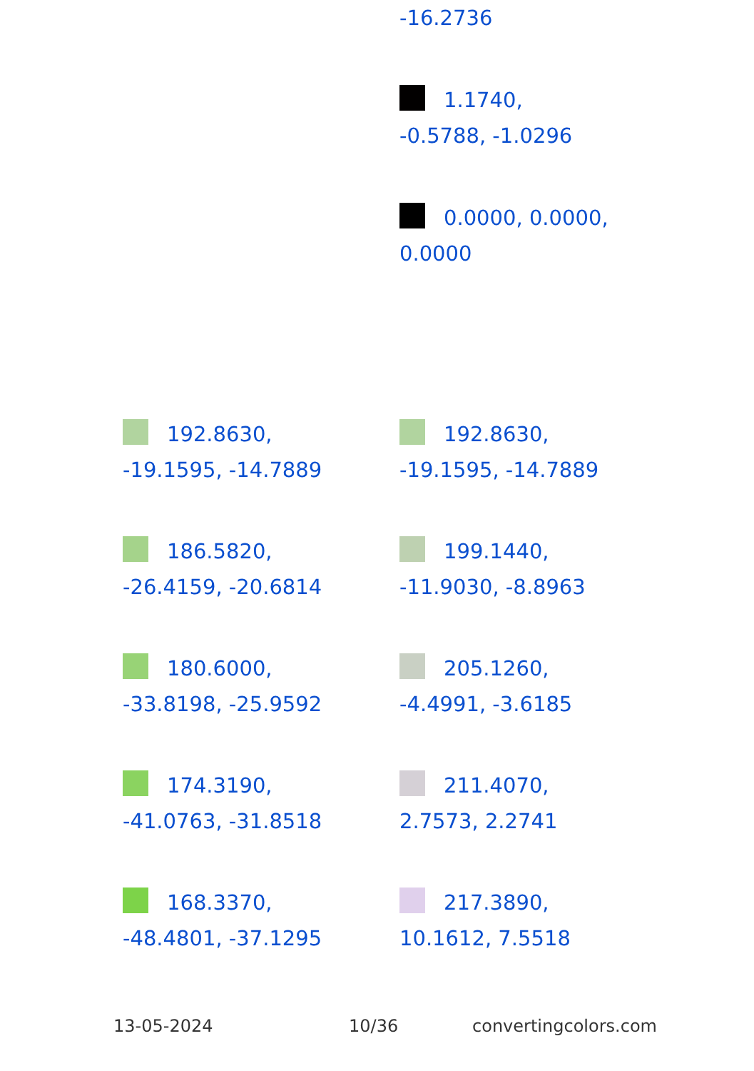-16.2736
1.1740, -0.5788, -1.0296
0.0000, 0.0000, 0.0000
192.8630, -19.1595, -14.7889
192.8630, -19.1595, -14.7889
186.5820, -26.4159, -20.6814
199.1440, -11.9030, -8.8963
180.6000, -33.8198, -25.9592
205.1260, -4.4991, -3.6185
174.3190, -41.0763, -31.8518
211.4070, 2.7573, 2.2741
168.3370, -48.4801, -37.1295
217.3890, 10.1612, 7.5518
13-05-2024 10/36 convertingcolors.com